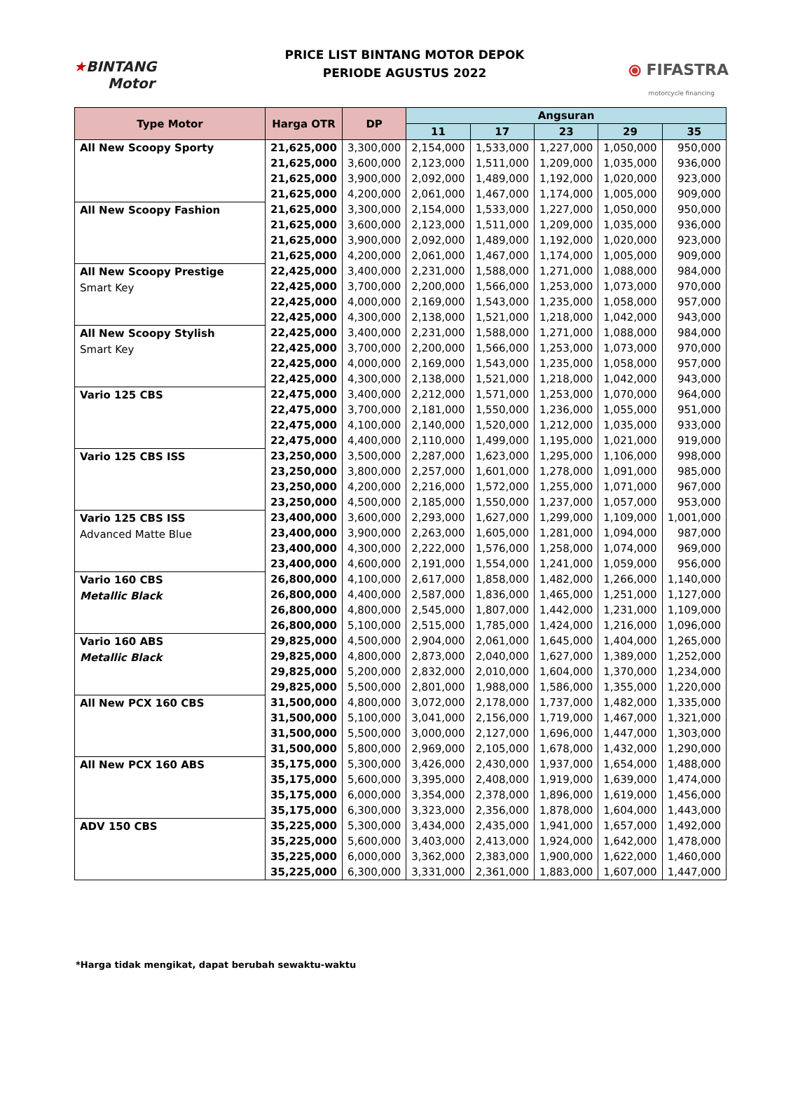★BINTANG
Motor
PRICE LIST BINTANG MOTOR DEPOK
PERIODE AGUSTUS 2022
⦿ FIFASTRA
motorcycle financing
| Type Motor | Harga OTR | DP | Angsuran | | | | |
| --- | --- | --- | --- | --- | --- | --- | --- |
| | | | 11 | 17 | 23 | 29 | 35 |
| All New Scoopy Sporty | 21,625,000 | 3,300,000 | 2,154,000 | 1,533,000 | 1,227,000 | 1,050,000 | 950,000 |
| | 21,625,000 | 3,600,000 | 2,123,000 | 1,511,000 | 1,209,000 | 1,035,000 | 936,000 |
| | 21,625,000 | 3,900,000 | 2,092,000 | 1,489,000 | 1,192,000 | 1,020,000 | 923,000 |
| | 21,625,000 | 4,200,000 | 2,061,000 | 1,467,000 | 1,174,000 | 1,005,000 | 909,000 |
| All New Scoopy Fashion | 21,625,000 | 3,300,000 | 2,154,000 | 1,533,000 | 1,227,000 | 1,050,000 | 950,000 |
| | 21,625,000 | 3,600,000 | 2,123,000 | 1,511,000 | 1,209,000 | 1,035,000 | 936,000 |
| | 21,625,000 | 3,900,000 | 2,092,000 | 1,489,000 | 1,192,000 | 1,020,000 | 923,000 |
| | 21,625,000 | 4,200,000 | 2,061,000 | 1,467,000 | 1,174,000 | 1,005,000 | 909,000 |
| All New Scoopy Prestige Smart Key | 22,425,000 | 3,400,000 | 2,231,000 | 1,588,000 | 1,271,000 | 1,088,000 | 984,000 |
| | 22,425,000 | 3,700,000 | 2,200,000 | 1,566,000 | 1,253,000 | 1,073,000 | 970,000 |
| | 22,425,000 | 4,000,000 | 2,169,000 | 1,543,000 | 1,235,000 | 1,058,000 | 957,000 |
| | 22,425,000 | 4,300,000 | 2,138,000 | 1,521,000 | 1,218,000 | 1,042,000 | 943,000 |
| All New Scoopy Stylish Smart Key | 22,425,000 | 3,400,000 | 2,231,000 | 1,588,000 | 1,271,000 | 1,088,000 | 984,000 |
| | 22,425,000 | 3,700,000 | 2,200,000 | 1,566,000 | 1,253,000 | 1,073,000 | 970,000 |
| | 22,425,000 | 4,000,000 | 2,169,000 | 1,543,000 | 1,235,000 | 1,058,000 | 957,000 |
| | 22,425,000 | 4,300,000 | 2,138,000 | 1,521,000 | 1,218,000 | 1,042,000 | 943,000 |
| Vario 125 CBS | 22,475,000 | 3,400,000 | 2,212,000 | 1,571,000 | 1,253,000 | 1,070,000 | 964,000 |
| | 22,475,000 | 3,700,000 | 2,181,000 | 1,550,000 | 1,236,000 | 1,055,000 | 951,000 |
| | 22,475,000 | 4,100,000 | 2,140,000 | 1,520,000 | 1,212,000 | 1,035,000 | 933,000 |
| | 22,475,000 | 4,400,000 | 2,110,000 | 1,499,000 | 1,195,000 | 1,021,000 | 919,000 |
| Vario 125 CBS ISS | 23,250,000 | 3,500,000 | 2,287,000 | 1,623,000 | 1,295,000 | 1,106,000 | 998,000 |
| | 23,250,000 | 3,800,000 | 2,257,000 | 1,601,000 | 1,278,000 | 1,091,000 | 985,000 |
| | 23,250,000 | 4,200,000 | 2,216,000 | 1,572,000 | 1,255,000 | 1,071,000 | 967,000 |
| | 23,250,000 | 4,500,000 | 2,185,000 | 1,550,000 | 1,237,000 | 1,057,000 | 953,000 |
| Vario 125 CBS ISS Advanced Matte Blue | 23,400,000 | 3,600,000 | 2,293,000 | 1,627,000 | 1,299,000 | 1,109,000 | 1,001,000 |
| | 23,400,000 | 3,900,000 | 2,263,000 | 1,605,000 | 1,281,000 | 1,094,000 | 987,000 |
| | 23,400,000 | 4,300,000 | 2,222,000 | 1,576,000 | 1,258,000 | 1,074,000 | 969,000 |
| | 23,400,000 | 4,600,000 | 2,191,000 | 1,554,000 | 1,241,000 | 1,059,000 | 956,000 |
| Vario 160 CBS Metallic Black | 26,800,000 | 4,100,000 | 2,617,000 | 1,858,000 | 1,482,000 | 1,266,000 | 1,140,000 |
| | 26,800,000 | 4,400,000 | 2,587,000 | 1,836,000 | 1,465,000 | 1,251,000 | 1,127,000 |
| | 26,800,000 | 4,800,000 | 2,545,000 | 1,807,000 | 1,442,000 | 1,231,000 | 1,109,000 |
| | 26,800,000 | 5,100,000 | 2,515,000 | 1,785,000 | 1,424,000 | 1,216,000 | 1,096,000 |
| Vario 160 ABS Metallic Black | 29,825,000 | 4,500,000 | 2,904,000 | 2,061,000 | 1,645,000 | 1,404,000 | 1,265,000 |
| | 29,825,000 | 4,800,000 | 2,873,000 | 2,040,000 | 1,627,000 | 1,389,000 | 1,252,000 |
| | 29,825,000 | 5,200,000 | 2,832,000 | 2,010,000 | 1,604,000 | 1,370,000 | 1,234,000 |
| | 29,825,000 | 5,500,000 | 2,801,000 | 1,988,000 | 1,586,000 | 1,355,000 | 1,220,000 |
| All New PCX 160 CBS | 31,500,000 | 4,800,000 | 3,072,000 | 2,178,000 | 1,737,000 | 1,482,000 | 1,335,000 |
| | 31,500,000 | 5,100,000 | 3,041,000 | 2,156,000 | 1,719,000 | 1,467,000 | 1,321,000 |
| | 31,500,000 | 5,500,000 | 3,000,000 | 2,127,000 | 1,696,000 | 1,447,000 | 1,303,000 |
| | 31,500,000 | 5,800,000 | 2,969,000 | 2,105,000 | 1,678,000 | 1,432,000 | 1,290,000 |
| All New PCX 160 ABS | 35,175,000 | 5,300,000 | 3,426,000 | 2,430,000 | 1,937,000 | 1,654,000 | 1,488,000 |
| | 35,175,000 | 5,600,000 | 3,395,000 | 2,408,000 | 1,919,000 | 1,639,000 | 1,474,000 |
| | 35,175,000 | 6,000,000 | 3,354,000 | 2,378,000 | 1,896,000 | 1,619,000 | 1,456,000 |
| | 35,175,000 | 6,300,000 | 3,323,000 | 2,356,000 | 1,878,000 | 1,604,000 | 1,443,000 |
| ADV 150 CBS | 35,225,000 | 5,300,000 | 3,434,000 | 2,435,000 | 1,941,000 | 1,657,000 | 1,492,000 |
| | 35,225,000 | 5,600,000 | 3,403,000 | 2,413,000 | 1,924,000 | 1,642,000 | 1,478,000 |
| | 35,225,000 | 6,000,000 | 3,362,000 | 2,383,000 | 1,900,000 | 1,622,000 | 1,460,000 |
| | 35,225,000 | 6,300,000 | 3,331,000 | 2,361,000 | 1,883,000 | 1,607,000 | 1,447,000 |
*Harga tidak mengikat, dapat berubah sewaktu-waktu